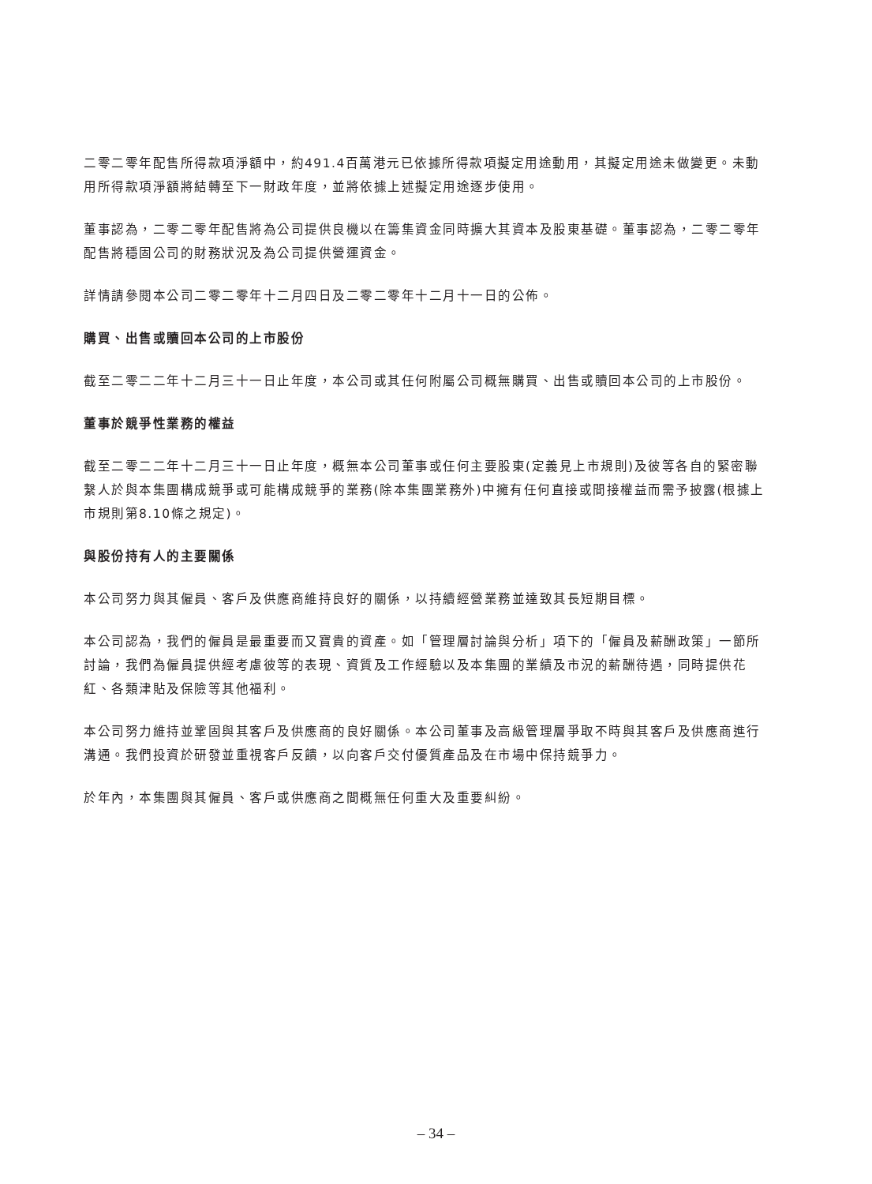二零二零年配售所得款項淨額中，約491.4百萬港元已依據所得款項擬定用途動用，其擬定用途未做變更。未動用所得款項淨額將結轉至下一財政年度，並將依據上述擬定用途逐步使用。
董事認為，二零二零年配售將為公司提供良機以在籌集資金同時擴大其資本及股東基礎。董事認為，二零二零年配售將穩固公司的財務狀況及為公司提供營運資金。
詳情請參閱本公司二零二零年十二月四日及二零二零年十二月十一日的公佈。
購買、出售或贖回本公司的上市股份
截至二零二二年十二月三十一日止年度，本公司或其任何附屬公司概無購買、出售或贖回本公司的上市股份。
董事於競爭性業務的權益
截至二零二二年十二月三十一日止年度，概無本公司董事或任何主要股東(定義見上市規則)及彼等各自的緊密聯繫人於與本集團構成競爭或可能構成競爭的業務(除本集團業務外)中擁有任何直接或間接權益而需予披露(根據上市規則第8.10條之規定)。
與股份持有人的主要關係
本公司努力與其僱員、客戶及供應商維持良好的關係，以持續經營業務並達致其長短期目標。
本公司認為，我們的僱員是最重要而又寶貴的資產。如「管理層討論與分析」項下的「僱員及薪酬政策」一節所討論，我們為僱員提供經考慮彼等的表現、資質及工作經驗以及本集團的業績及市況的薪酬待遇，同時提供花紅、各類津貼及保險等其他福利。
本公司努力維持並鞏固與其客戶及供應商的良好關係。本公司董事及高級管理層爭取不時與其客戶及供應商進行溝通。我們投資於研發並重視客戶反饋，以向客戶交付優質產品及在市場中保持競爭力。
於年內，本集團與其僱員、客戶或供應商之間概無任何重大及重要糾紛。
– 34 –